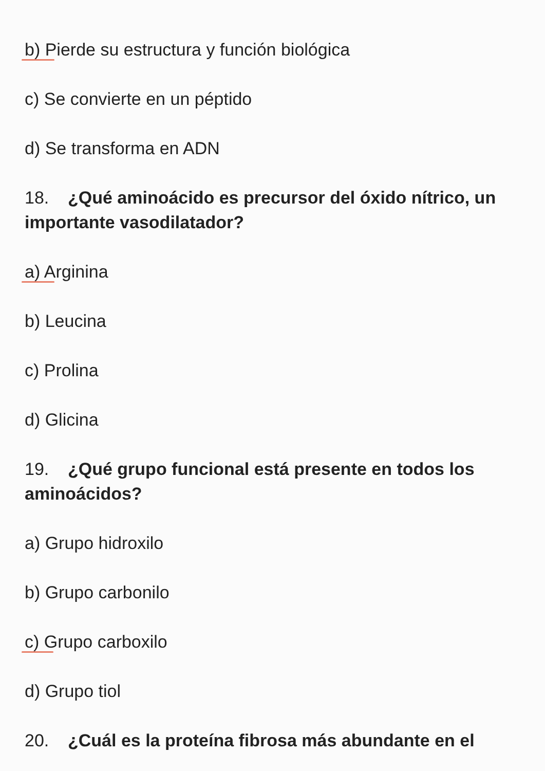b) Pierde su estructura y función biológica
c) Se convierte en un péptido
d) Se transforma en ADN
18. ¿Qué aminoácido es precursor del óxido nítrico, un importante vasodilatador?
a) Arginina
b) Leucina
c) Prolina
d) Glicina
19. ¿Qué grupo funcional está presente en todos los aminoácidos?
a) Grupo hidroxilo
b) Grupo carbonilo
c) Grupo carboxilo
d) Grupo tiol
20. ¿Cuál es la proteína fibrosa más abundante en el